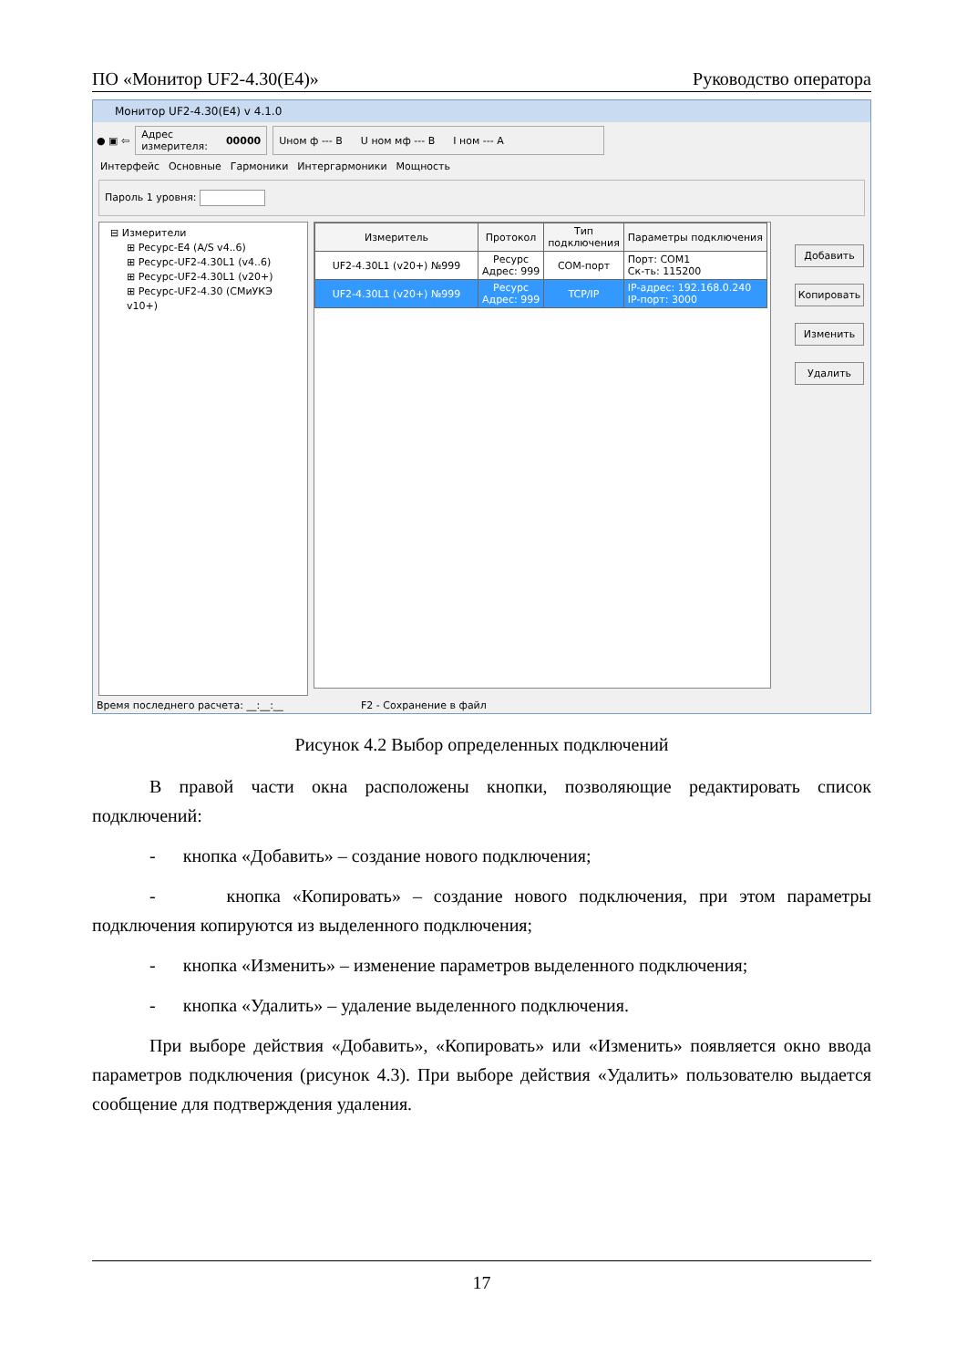ПО «Монитор UF2-4.30(E4)» Руководство оператора
Монитор UF2-4.30(E4) v 4.1.0
● ▣ ⇦
Адрес
измерителя: 00000
Uном ф --- В U ном мф --- В I ном --- А
Интерфейс Основные Гармоники Интергармоники Мощность
Пароль 1 уровня:
⊟ Измерители
⊞ Ресурс-E4 (A/S v4..6)
⊞ Ресурс-UF2-4.30L1 (v4..6)
⊞ Ресурс-UF2-4.30L1 (v20+)
⊞ Ресурс-UF2-4.30 (СМиУКЭ v10+)
| Измеритель | Протокол | Тип подключения | Параметры подключения |
| --- | --- | --- | --- |
| UF2-4.30L1 (v20+) №999 | Ресурс Адрес: 999 | COM-порт | Порт: COM1 Ск-ть: 115200 |
| UF2-4.30L1 (v20+) №999 | Ресурс Адрес: 999 | TCP/IP | IP-адрес: 192.168.0.240 IP-порт: 3000 |
Добавить
Копировать
Изменить
Удалить
Время последнего расчета: __:__:__ F2 - Сохранение в файл
Рисунок 4.2 Выбор определенных подключений
В правой части окна расположены кнопки, позволяющие редактировать список подключений:
- кнопка «Добавить» – создание нового подключения;
- кнопка «Копировать» – создание нового подключения, при этом параметры подключения копируются из выделенного подключения;
- кнопка «Изменить» – изменение параметров выделенного подключения;
- кнопка «Удалить» – удаление выделенного подключения.
При выборе действия «Добавить», «Копировать» или «Изменить» появляется окно ввода параметров подключения (рисунок 4.3). При выборе действия «Удалить» пользователю выдается сообщение для подтверждения удаления.
17